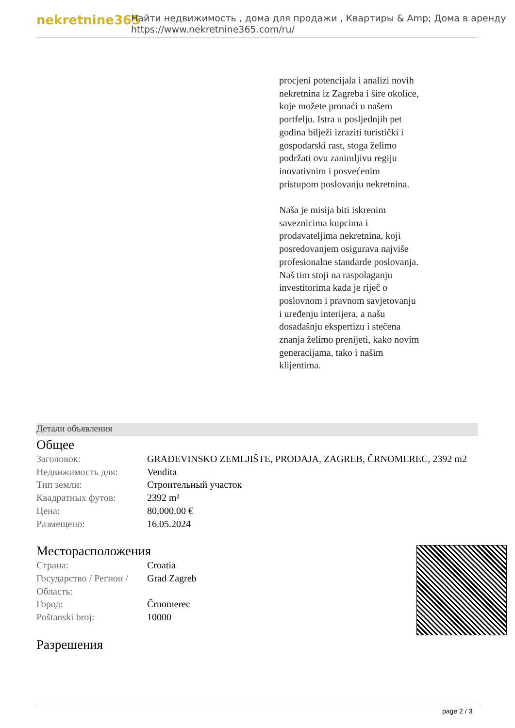nekretnine365
Найти недвижимость , дома для продажи , Квартиры & Amp; Дома в аренду
https://www.nekretnine365.com/ru/
procjeni potencijala i analizi novih nekretnina iz Zagreba i šire okolice, koje možete pronaći u našem portfelju. Istra u posljednjih pet godina bilježi izraziti turistički i gospodarski rast, stoga želimo podržati ovu zanimljivu regiju inovativnim i posvećenim pristupom poslovanju nekretnina.
Naša je misija biti iskrenim saveznicima kupcima i prodavateljima nekretnina, koji posredovanjem osigurava najviše profesionalne standarde poslovanja.
Naš tim stoji na raspolaganju investitorima kada je riječ o poslovnom i pravnom savjetovanju i uređenju interijera, a našu dosadašnju ekspertizu i stečena znanja želimo prenijeti, kako novim generacijama, tako i našim klijentima.
Детали объявления
Общее
| Заголовок: | GRAĐEVINSKO ZEMLJIŠTE, PRODAJA, ZAGREB, ČRNOMEREC, 2392 m2 |
| Недвижимость для: | Vendita |
| Тип земли: | Строительный участок |
| Квадратных футов: | 2392 m² |
| Цена: | 80,000.00 € |
| Размещено: | 16.05.2024 |
Месторасположения
| Страна: | Croatia |
| Государство / Регион / Область: | Grad Zagreb |
| Город: | Črnomerec |
| Poštanski broj: | 10000 |
Разрешения
page 2 / 3